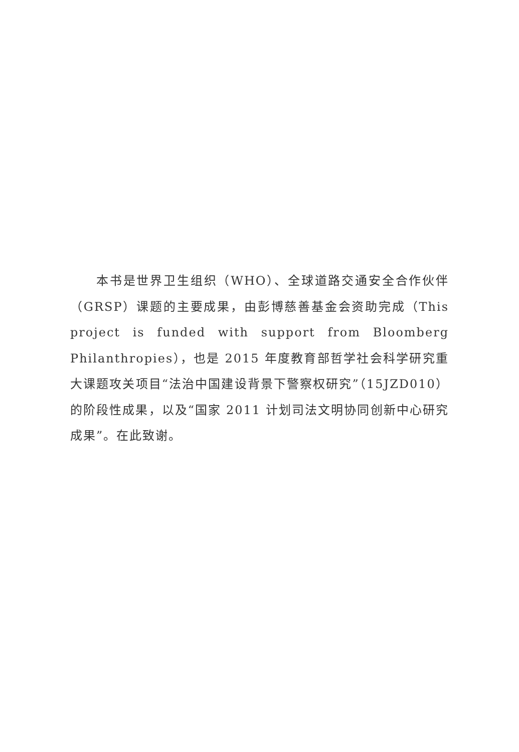本书是世界卫生组织（WHO）、全球道路交通安全合作伙伴（GRSP）课题的主要成果，由彭博慈善基金会资助完成（This project is funded with support from Bloomberg Philanthropies），也是 2015 年度教育部哲学社会科学研究重大课题攻关项目“法治中国建设背景下警察权研究”（15JZD010）的阶段性成果，以及“国家 2011 计划司法文明协同创新中心研究成果”。在此致谢。